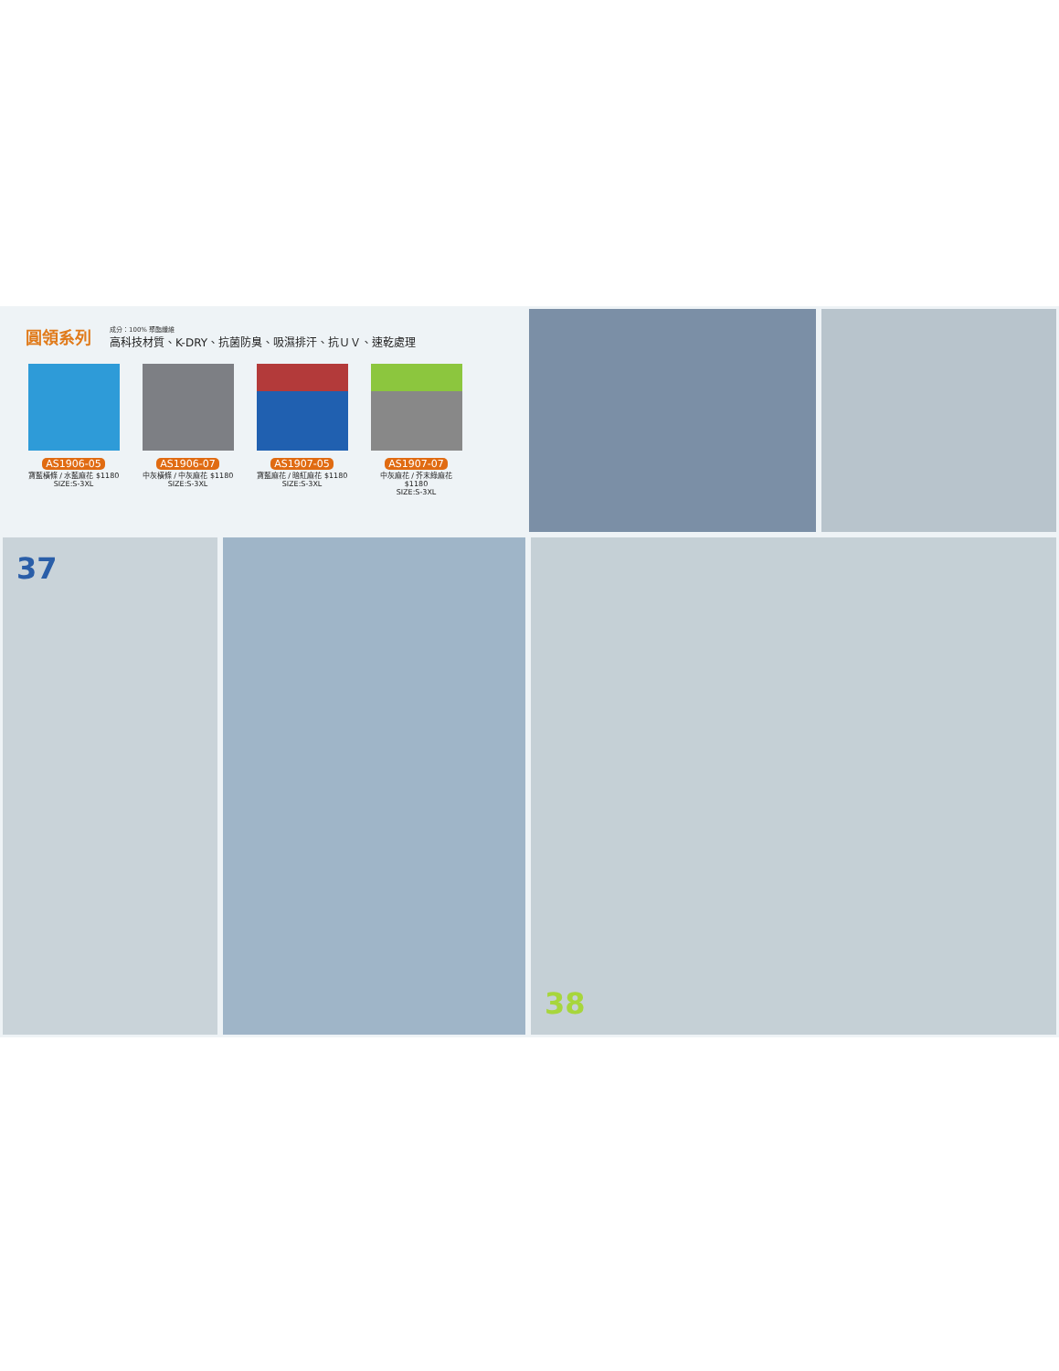圓領系列
成分：100% 聚酯纖維
高科技材質、K-DRY、抗菌防臭、吸濕排汗、抗ＵＶ、速乾處理
AS1906-05
寶藍橫條 / 水藍麻花 $1180
SIZE:S-3XL
AS1906-07
中灰橫條 / 中灰麻花 $1180
SIZE:S-3XL
AS1907-05
寶藍麻花 / 暗紅麻花 $1180
SIZE:S-3XL
AS1907-07
中灰麻花 / 芥末綠麻花 $1180
SIZE:S-3XL
37 38